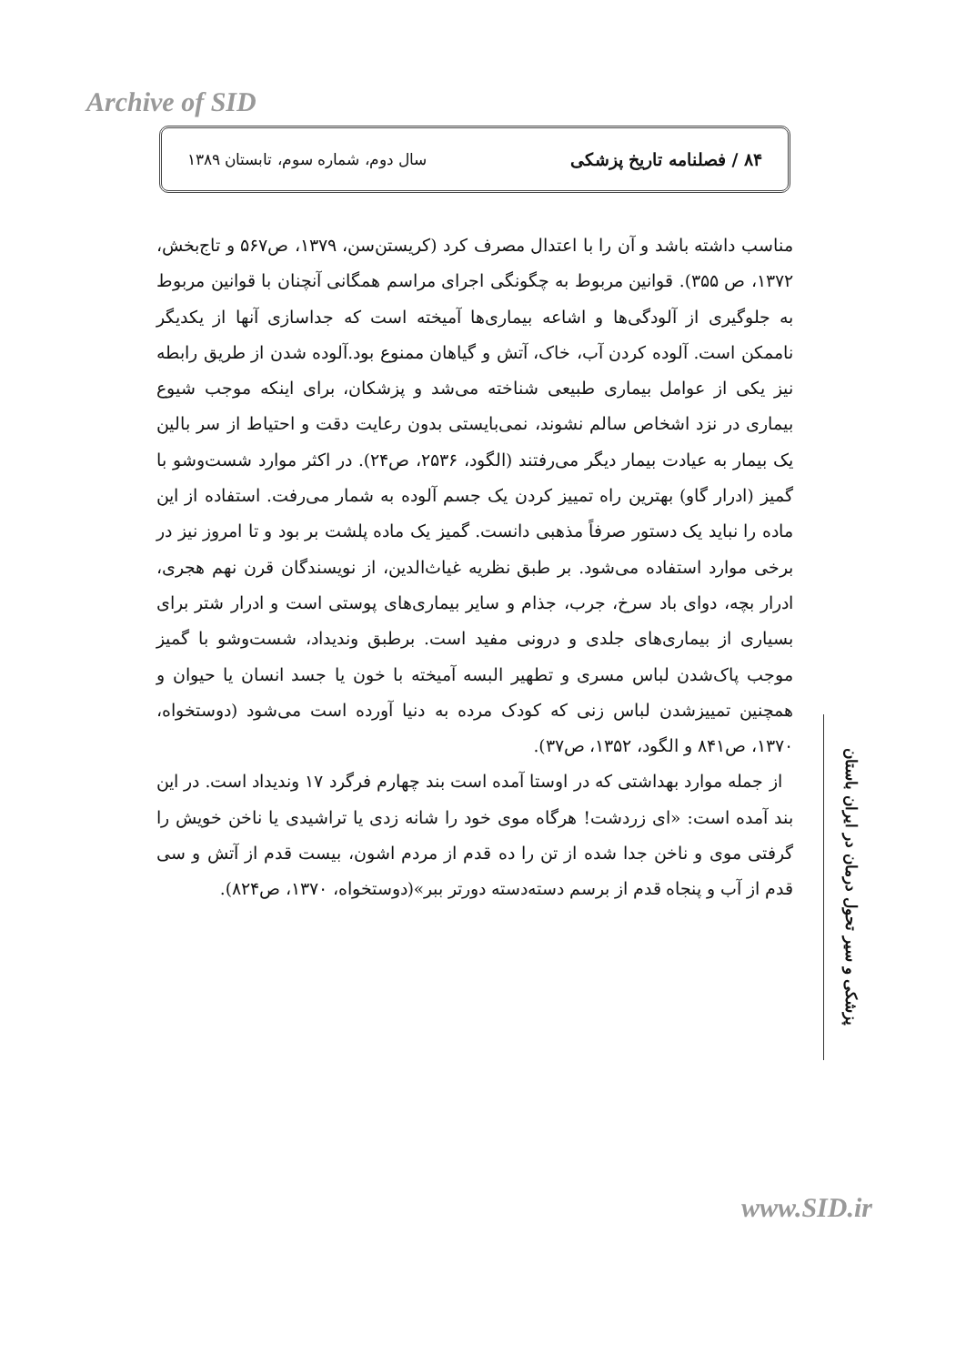Archive of SID
۸۴ / فصلنامه تاریخ پزشکی سال دوم، شماره سوم، تابستان ۱۳۸۹
مناسب داشته باشد و آن را با اعتدال مصرف کرد (کریستن‌سن، ۱۳۷۹، ص۵۶۷ و تاج‌بخش، ۱۳۷۲، ص ۳۵۵). قوانین مربوط به چگونگی اجرای مراسم همگانی آنچنان با قوانین مربوط به جلوگیری از آلودگی‌ها و اشاعه بیماری‌ها آمیخته است که جداسازی آنها از یکدیگر ناممکن است. آلوده کردن آب، خاک، آتش و گیاهان ممنوع بود.آلوده شدن از طریق رابطه نیز یکی از عوامل بیماری طبیعی شناخته می‌شد و پزشکان، برای اینکه موجب شیوع بیماری در نزد اشخاص سالم نشوند، نمی‌بایستی بدون رعایت دقت و احتیاط از سر بالین یک بیمار به عیادت بیمار دیگر می‌رفتند (الگود، ۲۵۳۶، ص۲۴). در اکثر موارد شست‌وشو با گمیز (ادرار گاو) بهترین راه تمییز کردن یک جسم آلوده به شمار می‌رفت. استفاده از این ماده را نباید یک دستور صرفاً مذهبی دانست. گمیز یک ماده پلشت بر بود و تا امروز نیز در برخی موارد استفاده می‌شود. بر طبق نظریه غیاث‌الدین، از نویسندگان قرن نهم هجری، ادرار بچه، دوای باد سرخ، جرب، جذام و سایر بیماری‌های پوستی است و ادرار شتر برای بسیاری از بیماری‌های جلدی و درونی مفید است. برطبق وندیداد، شست‌وشو با گمیز موجب پاک‌شدن لباس مسری و تطهیر البسه آمیخته با خون یا جسد انسان یا حیوان و همچنین تمییزشدن لباس زنی که کودک مرده به دنیا آورده است می‌شود (دوستخواه، ۱۳۷۰، ص۸۴۱ و الگود، ۱۳۵۲، ص۳۷).
از جمله موارد بهداشتی که در اوستا آمده است بند چهارم فرگرد ۱۷ وندیداد است. در این بند آمده است: «ای زردشت! هرگاه موی خود را شانه زدی یا تراشیدی یا ناخن خویش را گرفتی موی و ناخن جدا شده از تن را ده قدم از مردم اشون، بیست قدم از آتش و سی قدم از آب و پنجاه قدم از برسم دسته‌دسته دورتر ببر»(دوستخواه، ۱۳۷۰، ص۸۲۴).
پزشکی و سیر تحول درمان در ایران باستان
www.SID.ir